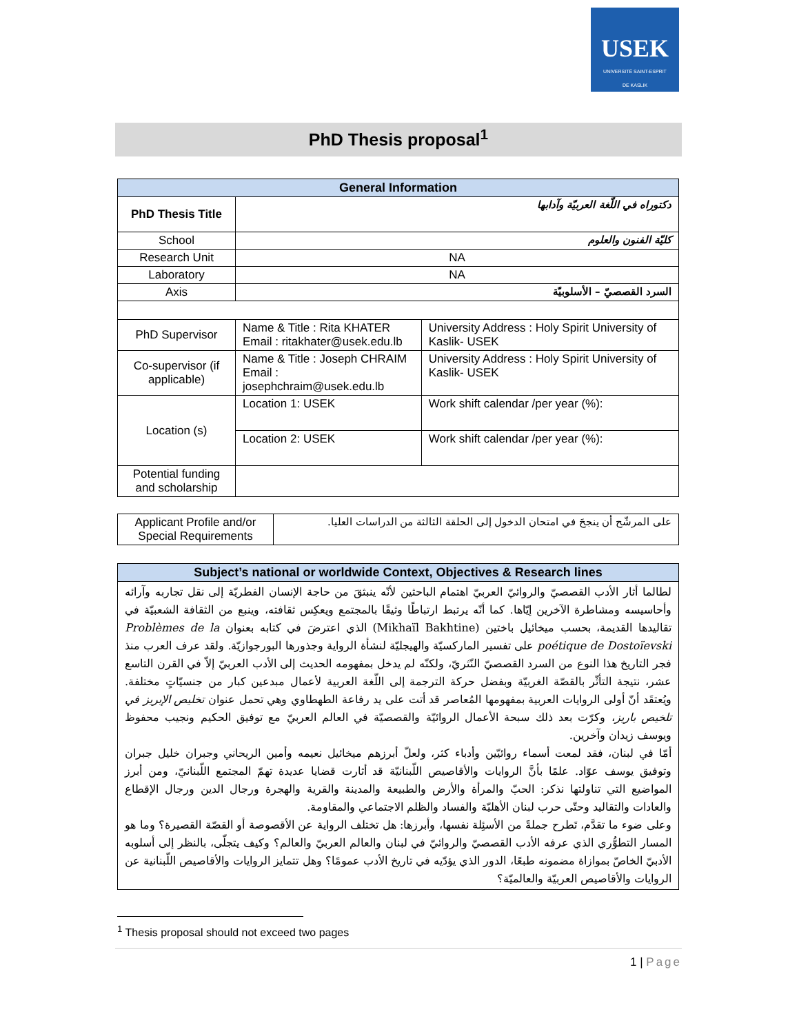USEK
UNIVERSITÉ SAINT-ESPRIT
DE KASLIK
PhD Thesis proposal<sup>1</sup>
| General Information | | |
| --- | --- | --- |
| PhD Thesis Title | دكتوراه في اللّغة العربيّة وآدابها | |
| School | كليّة الفنون والعلوم | |
| Research Unit | NA | |
| Laboratory | NA | |
| Axis | السرد القصصيّ – الأسلوبيّة | |
| PhD Supervisor | Name & Title : Rita KHATER Email : ritakhater@usek.edu.lb | University Address : Holy Spirit University of Kaslik- USEK |
| Co-supervisor (if applicable) | Name & Title : Joseph CHRAIM Email : josephchraim@usek.edu.lb | University Address : Holy Spirit University of Kaslik- USEK |
| Location (s) | Location 1: USEK | Work shift calendar /per year (%): |
| | Location 2: USEK | Work shift calendar /per year (%): |
| Potential funding and scholarship | | |
| Applicant Profile and/or Special Requirements | على المرشّح أن ينجحَ في امتحان الدخول إلى الحلقة الثالثة من الدراسات العليا. |
| Subject’s national or worldwide Context, Objectives & Research lines |
| --- |
| لطالما أثار الأدب القصصيّ والروائيّ العربيّ اهتمام الباحثين لأنّه ينبثقَ من حاجة الإنسان الفطريّة إلى نقل تجاربه وآرائه وأحاسيسه ومشاطرة الآخرين إيّاها. كما أنّه يرتبط ارتباطًا وثيقًا بالمجتمع ويعكِس ثقافته، وينبع من الثقافة الشعبيّة في تقاليدها القديمة، بحسب ميخائيل باختين (Mikhaïl Bakhtine) الذي اعترضَ في كتابه بعنوان Problèmes de la poétique de Dostoïevski على تفسير الماركسيّة والهيجليّة لنشأة الرواية وجذورها البورجوازيّة. ولقد عرف العرب منذ فجر التاريخ هذا النوع من السرد القصصيّ النّثريّ، ولكنّه لم يدخل بمفهومه الحديث إلى الأدب العربيّ إلاّ في القرن التاسع عشر، نتيجة التأثّر بالقصّة الغربيّة وبفضل حركة الترجمة إلى اللّغة العربية لأعمال مبدعين كبار من جنسيّاتٍ مختلفة. ويُعتقَد أنّ أولى الروايات العربية بمفهومها المُعاصر قد أتت على يد رفاعة الطهطاوي وهي تحمل عنوان تخليص الإبريز في تلخيص باريز ، وكرّت بعد ذلك سبحة الأعمال الروائيّة والقصصيّة في العالم العربيّ مع توفيق الحكيم ونجيب محفوظ ويوسف زيدان وآخرين. أمّا في لبنان، فقد لمعت أسماء روائيّين وأدباء كثر، ولعلّ أبرزهم ميخائيل نعيمه وأمين الريحاني وجبران خليل جبران وتوفيق يوسف عوّاد. علمًا بأنَّ الروايات والأقاصيص اللّبنانيّة قد أثارت قضايا عديدة تهمّ المجتمع اللّبنانيّ، ومن أبرز المواضيع التي تناولتها نذكر: الحبّ والمرأة والأرض والطبيعة والمدينة والقرية والهجرة ورجال الدين ورجال الإقطاع والعادات والتقاليد وحتّى حرب لبنان الأهليّة والفساد والظلم الاجتماعي والمقاومة. وعلى ضوء ما تقدَّم، تَطرح جملةً من الأسئِلة نفسها، وأبرزها: هل تختلف الرواية عن الأقصوصة أو القصّة القصيرة؟ وما هو المسار التطوُّري الذي عرفه الأدب القصصيّ والروائيّ في لبنان والعالم العربيّ والعالم؟ وكيف يتجلّى، بالنظر إلى أسلوبه الأدبيّ الخاصّ بموازاة مضمونه طبعًا، الدور الذي يؤدّيه في تاريخ الأدب عمومًا؟ وهل تتمايز الروايات والأقاصيص اللّبنانية عن الروايات والأقاصيص العربيّة والعالميّة؟ |
<sup>1</sup> Thesis proposal should not exceed two pages
1 | Page